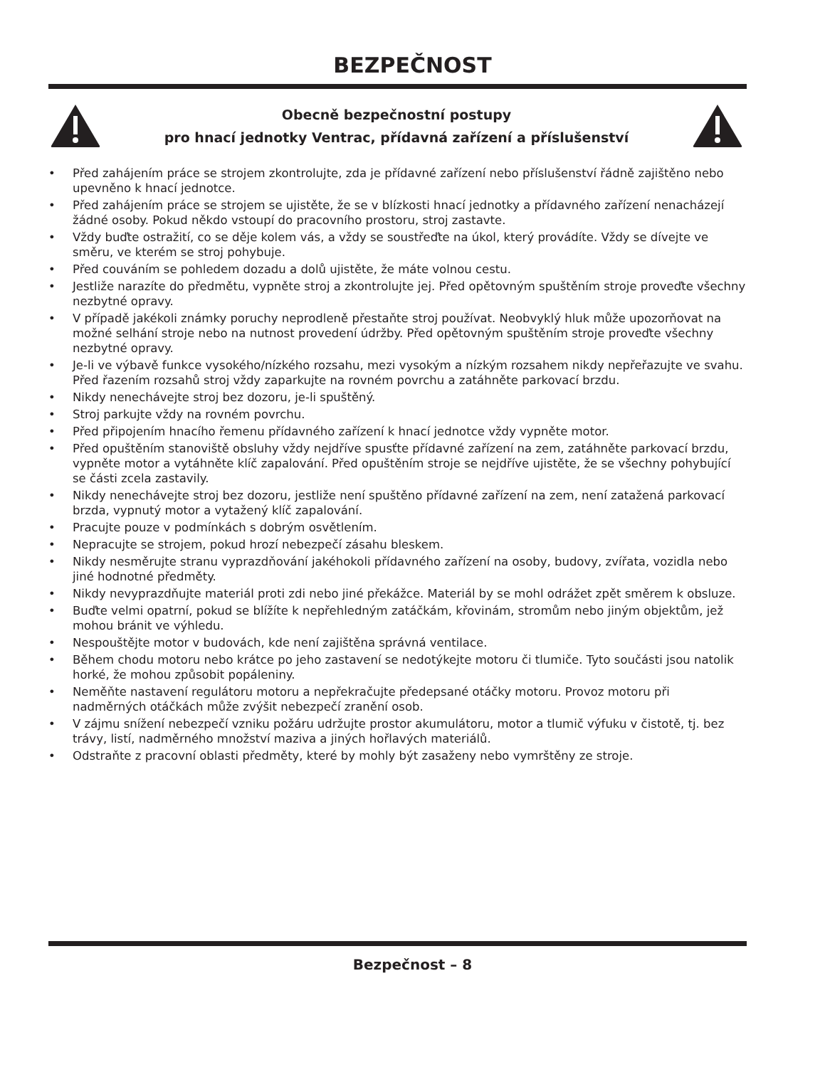BEZPEČNOST
Obecně bezpečnostní postupy
pro hnací jednotky Ventrac, přídavná zařízení a příslušenství
• Před zahájením práce se strojem zkontrolujte, zda je přídavné zařízení nebo příslušenství řádně zajištěno nebo upevněno k hnací jednotce.
• Před zahájením práce se strojem se ujistěte, že se v blízkosti hnací jednotky a přídavného zařízení nenacházejí žádné osoby. Pokud někdo vstoupí do pracovního prostoru, stroj zastavte.
• Vždy buďte ostražití, co se děje kolem vás, a vždy se soustřeďte na úkol, který provádíte. Vždy se dívejte ve směru, ve kterém se stroj pohybuje.
• Před couváním se pohledem dozadu a dolů ujistěte, že máte volnou cestu.
• Jestliže narazíte do předmětu, vypněte stroj a zkontrolujte jej. Před opětovným spuštěním stroje proveďte všechny nezbytné opravy.
• V případě jakékoli známky poruchy neprodleně přestaňte stroj používat. Neobvyklý hluk může upozorňovat na možné selhání stroje nebo na nutnost provedení údržby. Před opětovným spuštěním stroje proveďte všechny nezbytné opravy.
• Je-li ve výbavě funkce vysokého/nízkého rozsahu, mezi vysokým a nízkým rozsahem nikdy nepřeřazujte ve svahu. Před řazením rozsahů stroj vždy zaparkujte na rovném povrchu a zatáhněte parkovací brzdu.
• Nikdy nenechávejte stroj bez dozoru, je-li spuštěný.
• Stroj parkujte vždy na rovném povrchu.
• Před připojením hnacího řemenu přídavného zařízení k hnací jednotce vždy vypněte motor.
• Před opuštěním stanoviště obsluhy vždy nejdříve spusťte přídavné zařízení na zem, zatáhněte parkovací brzdu, vypněte motor a vytáhněte klíč zapalování. Před opuštěním stroje se nejdříve ujistěte, že se všechny pohybující se části zcela zastavily.
• Nikdy nenechávejte stroj bez dozoru, jestliže není spuštěno přídavné zařízení na zem, není zatažená parkovací brzda, vypnutý motor a vytažený klíč zapalování.
• Pracujte pouze v podmínkách s dobrým osvětlením.
• Nepracujte se strojem, pokud hrozí nebezpečí zásahu bleskem.
• Nikdy nesměrujte stranu vyprazdňování jakéhokoli přídavného zařízení na osoby, budovy, zvířata, vozidla nebo jiné hodnotné předměty.
• Nikdy nevyprazdňujte materiál proti zdi nebo jiné překážce. Materiál by se mohl odrážet zpět směrem k obsluze.
• Buďte velmi opatrní, pokud se blížíte k nepřehledným zatáčkám, křovinám, stromům nebo jiným objektům, jež mohou bránit ve výhledu.
• Nespouštějte motor v budovách, kde není zajištěna správná ventilace.
• Během chodu motoru nebo krátce po jeho zastavení se nedotýkejte motoru či tlumiče. Tyto součásti jsou natolik horké, že mohou způsobit popáleniny.
• Neměňte nastavení regulátoru motoru a nepřekračujte předepsané otáčky motoru. Provoz motoru při nadměrných otáčkách může zvýšit nebezpečí zranění osob.
• V zájmu snížení nebezpečí vzniku požáru udržujte prostor akumulátoru, motor a tlumič výfuku v čistotě, tj. bez trávy, listí, nadměrného množství maziva a jiných hořlavých materiálů.
• Odstraňte z pracovní oblasti předměty, které by mohly být zasaženy nebo vymrštěny ze stroje.
Bezpečnost – 8